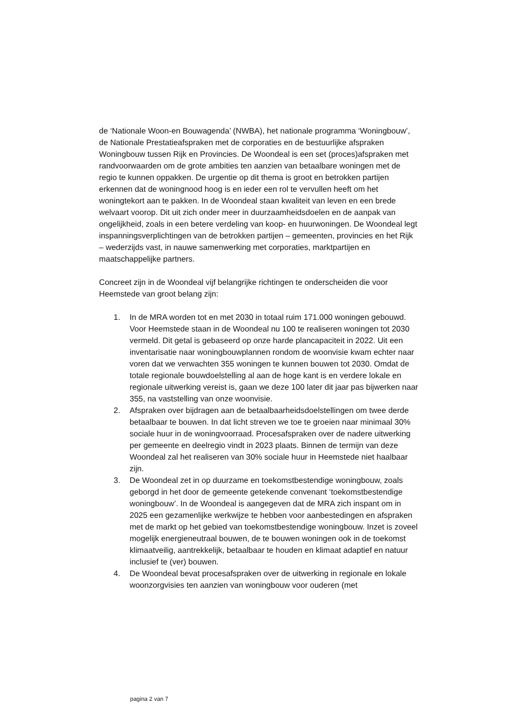de ‘Nationale Woon-en Bouwagenda’ (NWBA), het nationale programma ‘Woningbouw’, de Nationale Prestatieafspraken met de corporaties en de bestuurlijke afspraken Woningbouw tussen Rijk en Provincies. De Woondeal is een set (proces)afspraken met randvoorwaarden om de grote ambities ten aanzien van betaalbare woningen met de regio te kunnen oppakken. De urgentie op dit thema is groot en betrokken partijen erkennen dat de woningnood hoog is en ieder een rol te vervullen heeft om het woningtekort aan te pakken. In de Woondeal staan kwaliteit van leven en een brede welvaart voorop. Dit uit zich onder meer in duurzaamheidsdoelen en de aanpak van ongelijkheid, zoals in een betere verdeling van koop- en huurwoningen. De Woondeal legt inspanningsverplichtingen van de betrokken partijen – gemeenten, provincies en het Rijk – wederzijds vast, in nauwe samenwerking met corporaties, marktpartijen en maatschappelijke partners.
Concreet zijn in de Woondeal vijf belangrijke richtingen te onderscheiden die voor Heemstede van groot belang zijn:
1. In de MRA worden tot en met 2030 in totaal ruim 171.000 woningen gebouwd. Voor Heemstede staan in de Woondeal nu 100 te realiseren woningen tot 2030 vermeld. Dit getal is gebaseerd op onze harde plancapaciteit in 2022. Uit een inventarisatie naar woningbouwplannen rondom de woonvisie kwam echter naar voren dat we verwachten 355 woningen te kunnen bouwen tot 2030. Omdat de totale regionale bouwdoelstelling al aan de hoge kant is en verdere lokale en regionale uitwerking vereist is, gaan we deze 100 later dit jaar pas bijwerken naar 355, na vaststelling van onze woonvisie.
2. Afspraken over bijdragen aan de betaalbaarheidsdoelstellingen om twee derde betaalbaar te bouwen. In dat licht streven we toe te groeien naar minimaal 30% sociale huur in de woningvoorraad. Procesafspraken over de nadere uitwerking per gemeente en deelregio vindt in 2023 plaats. Binnen de termijn van deze Woondeal zal het realiseren van 30% sociale huur in Heemstede niet haalbaar zijn.
3. De Woondeal zet in op duurzame en toekomstbestendige woningbouw, zoals geborgd in het door de gemeente getekende convenant ‘toekomstbestendige woningbouw’. In de Woondeal is aangegeven dat de MRA zich inspant om in 2025 een gezamenlijke werkwijze te hebben voor aanbestedingen en afspraken met de markt op het gebied van toekomstbestendige woningbouw. Inzet is zoveel mogelijk energieneutraal bouwen, de te bouwen woningen ook in de toekomst klimaatveilig, aantrekkelijk, betaalbaar te houden en klimaat adaptief en natuur inclusief te (ver) bouwen.
4. De Woondeal bevat procesafspraken over de uitwerking in regionale en lokale woonzorgvisies ten aanzien van woningbouw voor ouderen (met
pagina 2 van 7